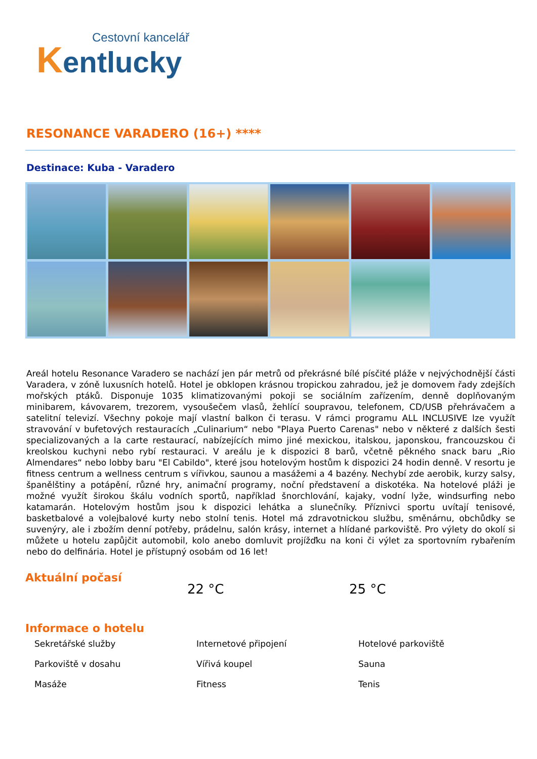Cestovní kancelář
Kentlucky
RESONANCE VARADERO (16+) ****
Destinace: Kuba - Varadero
Areál hotelu Resonance Varadero se nachází jen pár metrů od překrásné bílé písčité pláže v nejvýchodnější části Varadera, v zóně luxusních hotelů. Hotel je obklopen krásnou tropickou zahradou, jež je domovem řady zdejších mořských ptáků. Disponuje 1035 klimatizovanými pokoji se sociálním zařízením, denně doplňovaným minibarem, kávovarem, trezorem, vysoušečem vlasů, žehlící soupravou, telefonem, CD/USB přehrávačem a satelitní televizí. Všechny pokoje mají vlastní balkon či terasu. V rámci programu ALL INCLUSIVE lze využít stravování v bufetových restauracích „Culinarium“ nebo "Playa Puerto Carenas" nebo v některé z dalších šesti specializovaných a la carte restaurací, nabízejících mimo jiné mexickou, italskou, japonskou, francouzskou či kreolskou kuchyni nebo rybí restauraci. V areálu je k dispozici 8 barů, včetně pěkného snack baru „Rio Almendares“ nebo lobby baru "El Cabildo", které jsou hotelovým hostům k dispozici 24 hodin denně. V resortu je fitness centrum a wellness centrum s vířivkou, saunou a masážemi a 4 bazény. Nechybí zde aerobik, kurzy salsy, španělštiny a potápění, různé hry, animační programy, noční představení a diskotéka. Na hotelové pláži je možné využít širokou škálu vodních sportů, například šnorchlování, kajaky, vodní lyže, windsurfing nebo katamarán. Hotelovým hostům jsou k dispozici lehátka a slunečníky. Příznivci sportu uvítají tenisové, basketbalové a volejbalové kurty nebo stolní tenis. Hotel má zdravotnickou službu, směnárnu, obchůdky se suvenýry, ale i zbožím denní potřeby, prádelnu, salón krásy, internet a hlídané parkoviště. Pro výlety do okolí si můžete u hotelu zapůjčit automobil, kolo anebo domluvit projížďku na koni či výlet za sportovním rybařením nebo do delfinária. Hotel je přístupný osobám od 16 let!
Aktuální počasí
22 °C 25 °C
Informace o hotelu
Sekretářské služby
Internetové připojení
Hotelové parkoviště
Parkoviště v dosahu
Vířivá koupel
Sauna
Masáže
Fitness
Tenis